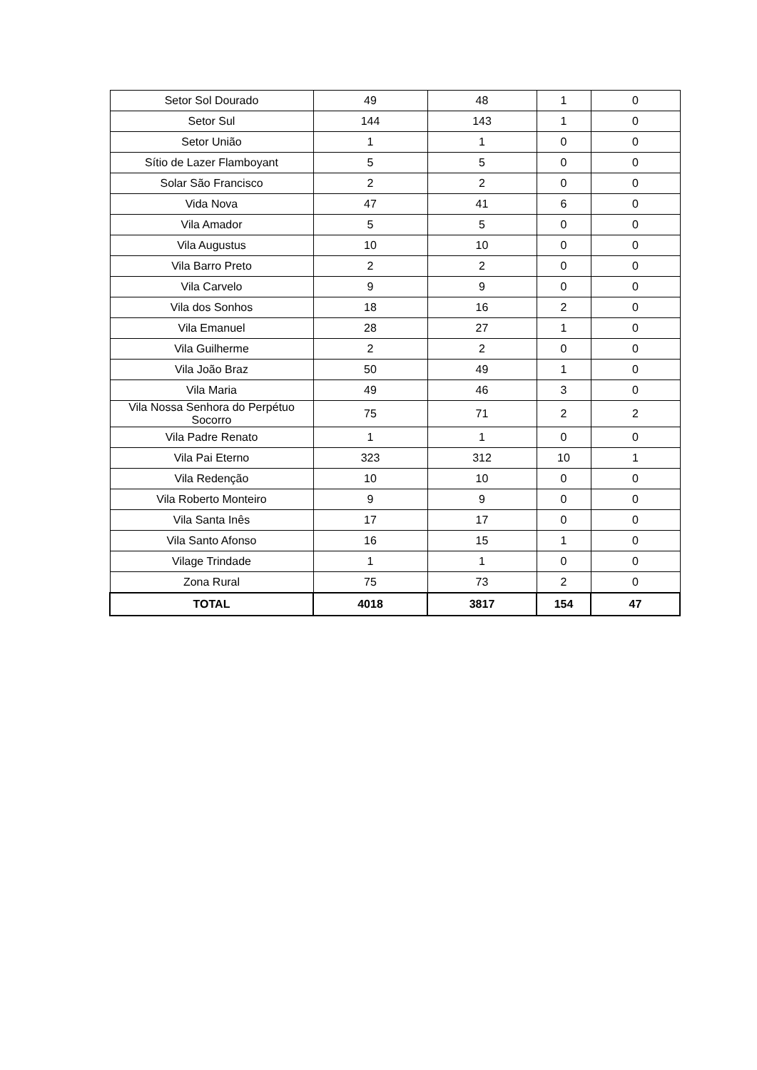| Setor Sol Dourado | 49 | 48 | 1 | 0 |
| Setor Sul | 144 | 143 | 1 | 0 |
| Setor União | 1 | 1 | 0 | 0 |
| Sítio de Lazer Flamboyant | 5 | 5 | 0 | 0 |
| Solar São Francisco | 2 | 2 | 0 | 0 |
| Vida Nova | 47 | 41 | 6 | 0 |
| Vila Amador | 5 | 5 | 0 | 0 |
| Vila Augustus | 10 | 10 | 0 | 0 |
| Vila Barro Preto | 2 | 2 | 0 | 0 |
| Vila Carvelo | 9 | 9 | 0 | 0 |
| Vila dos Sonhos | 18 | 16 | 2 | 0 |
| Vila Emanuel | 28 | 27 | 1 | 0 |
| Vila Guilherme | 2 | 2 | 0 | 0 |
| Vila João Braz | 50 | 49 | 1 | 0 |
| Vila Maria | 49 | 46 | 3 | 0 |
| Vila Nossa Senhora do Perpétuo Socorro | 75 | 71 | 2 | 2 |
| Vila Padre Renato | 1 | 1 | 0 | 0 |
| Vila Pai Eterno | 323 | 312 | 10 | 1 |
| Vila Redenção | 10 | 10 | 0 | 0 |
| Vila Roberto Monteiro | 9 | 9 | 0 | 0 |
| Vila Santa Inês | 17 | 17 | 0 | 0 |
| Vila Santo Afonso | 16 | 15 | 1 | 0 |
| Vilage Trindade | 1 | 1 | 0 | 0 |
| Zona Rural | 75 | 73 | 2 | 0 |
| TOTAL | 4018 | 3817 | 154 | 47 |